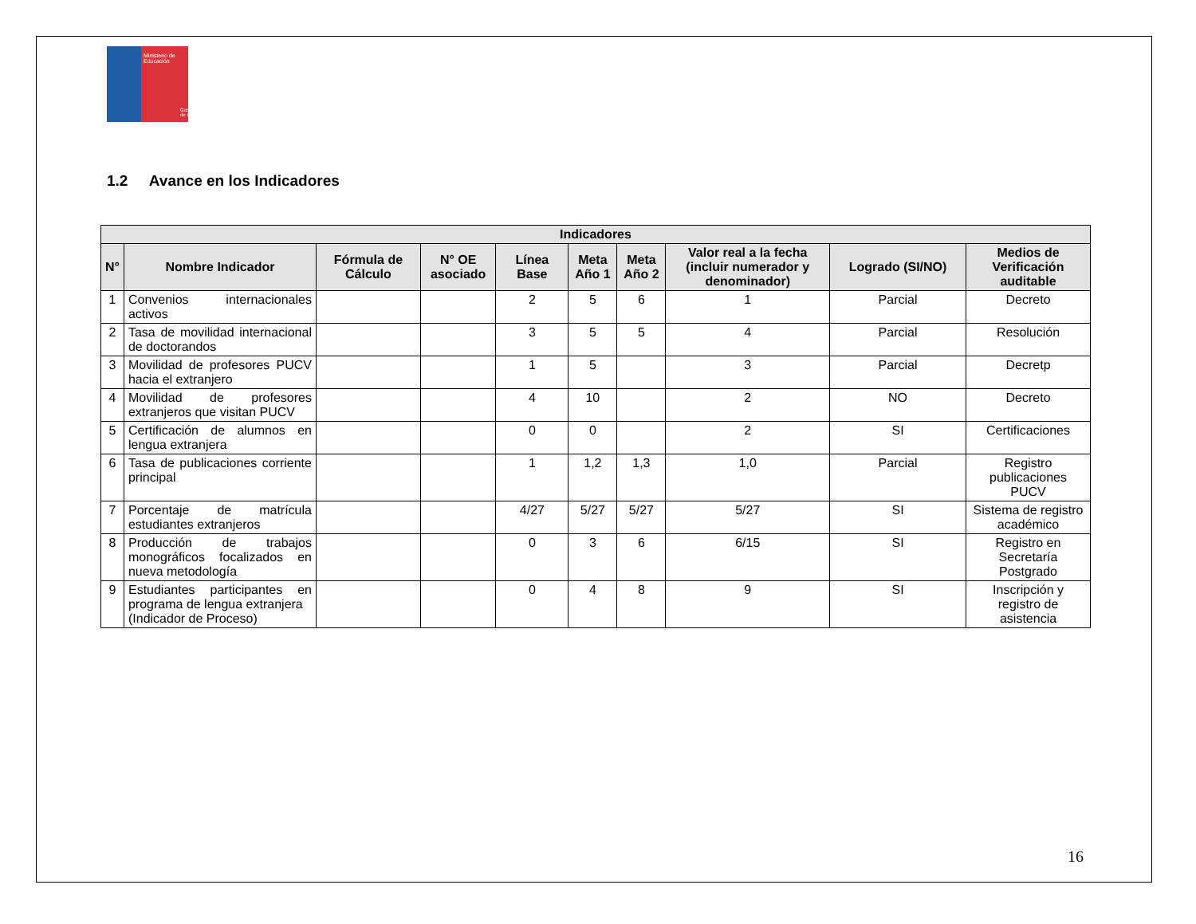Ministerio de
Educación
Gobierno de Chile
1.2 Avance en los Indicadores
| Indicadores | | | | | | | | | |
| --- | --- | --- | --- | --- | --- | --- | --- | --- | --- |
| N° | Nombre Indicador | Fórmula de Cálculo | N° OE asociado | Línea Base | Meta Año 1 | Meta Año 2 | Valor real a la fecha (incluir numerador y denominador) | Logrado (SI/NO) | Medios de Verificación auditable |
| 1 | Convenios internacionales activos | | | 2 | 5 | 6 | 1 | Parcial | Decreto |
| 2 | Tasa de movilidad internacional de doctorandos | | | 3 | 5 | 5 | 4 | Parcial | Resolución |
| 3 | Movilidad de profesores PUCV hacia el extranjero | | | 1 | 5 | | 3 | Parcial | Decretp |
| 4 | Movilidad de profesores extranjeros que visitan PUCV | | | 4 | 10 | | 2 | NO | Decreto |
| 5 | Certificación de alumnos en lengua extranjera | | | 0 | 0 | | 2 | SI | Certificaciones |
| 6 | Tasa de publicaciones corriente principal | | | 1 | 1,2 | 1,3 | 1,0 | Parcial | Registro publicaciones PUCV |
| 7 | Porcentaje de matrícula estudiantes extranjeros | | | 4/27 | 5/27 | 5/27 | 5/27 | SI | Sistema de registro académico |
| 8 | Producción de trabajos monográficos focalizados en nueva metodología | | | 0 | 3 | 6 | 6/15 | SI | Registro en Secretaría Postgrado |
| 9 | Estudiantes participantes en programa de lengua extranjera (Indicador de Proceso) | | | 0 | 4 | 8 | 9 | SI | Inscripción y registro de asistencia |
16